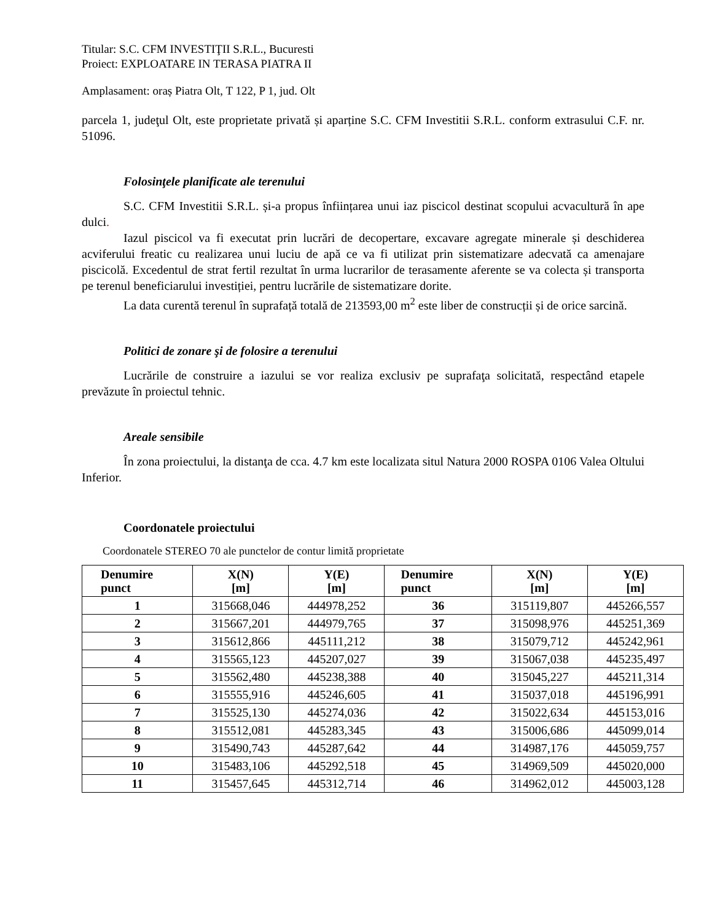Titular: S.C. CFM INVESTIŢII S.R.L., Bucuresti
Proiect: EXPLOATARE IN TERASA PIATRA II
Amplasament: oraș Piatra Olt, T 122, P 1, jud. Olt
parcela 1, judeţul Olt, este proprietate privată și aparține S.C. CFM Investitii S.R.L. conform extrasului C.F. nr. 51096.
Folosinţele planificate ale terenului
S.C. CFM Investitii S.R.L. și-a propus înființarea unui iaz piscicol destinat scopului acvacultură în ape dulci.
Iazul piscicol va fi executat prin lucrări de decopertare, excavare agregate minerale și deschiderea acviferului freatic cu realizarea unui luciu de apă ce va fi utilizat prin sistematizare adecvată ca amenajare piscicolă. Excedentul de strat fertil rezultat în urma lucrarilor de terasamente aferente se va colecta și transporta pe terenul beneficiarului investiției, pentru lucrările de sistematizare dorite.
La data curentă terenul în suprafață totală de 213593,00 m<sup>2</sup> este liber de construcții și de orice sarcină.
Politici de zonare şi de folosire a terenului
Lucrările de construire a iazului se vor realiza exclusiv pe suprafaţa solicitată, respectând etapele prevăzute în proiectul tehnic.
Areale sensibile
În zona proiectului, la distanţa de cca. 4.7 km este localizata situl Natura 2000 ROSPA 0106 Valea Oltului Inferior.
Coordonatele proiectului
Coordonatele STEREO 70 ale punctelor de contur limită proprietate
| Denumire punct | X(N) [m] | Y(E) [m] | Denumire punct | X(N) [m] | Y(E) [m] |
| --- | --- | --- | --- | --- | --- |
| 1 | 315668,046 | 444978,252 | 36 | 315119,807 | 445266,557 |
| 2 | 315667,201 | 444979,765 | 37 | 315098,976 | 445251,369 |
| 3 | 315612,866 | 445111,212 | 38 | 315079,712 | 445242,961 |
| 4 | 315565,123 | 445207,027 | 39 | 315067,038 | 445235,497 |
| 5 | 315562,480 | 445238,388 | 40 | 315045,227 | 445211,314 |
| 6 | 315555,916 | 445246,605 | 41 | 315037,018 | 445196,991 |
| 7 | 315525,130 | 445274,036 | 42 | 315022,634 | 445153,016 |
| 8 | 315512,081 | 445283,345 | 43 | 315006,686 | 445099,014 |
| 9 | 315490,743 | 445287,642 | 44 | 314987,176 | 445059,757 |
| 10 | 315483,106 | 445292,518 | 45 | 314969,509 | 445020,000 |
| 11 | 315457,645 | 445312,714 | 46 | 314962,012 | 445003,128 |